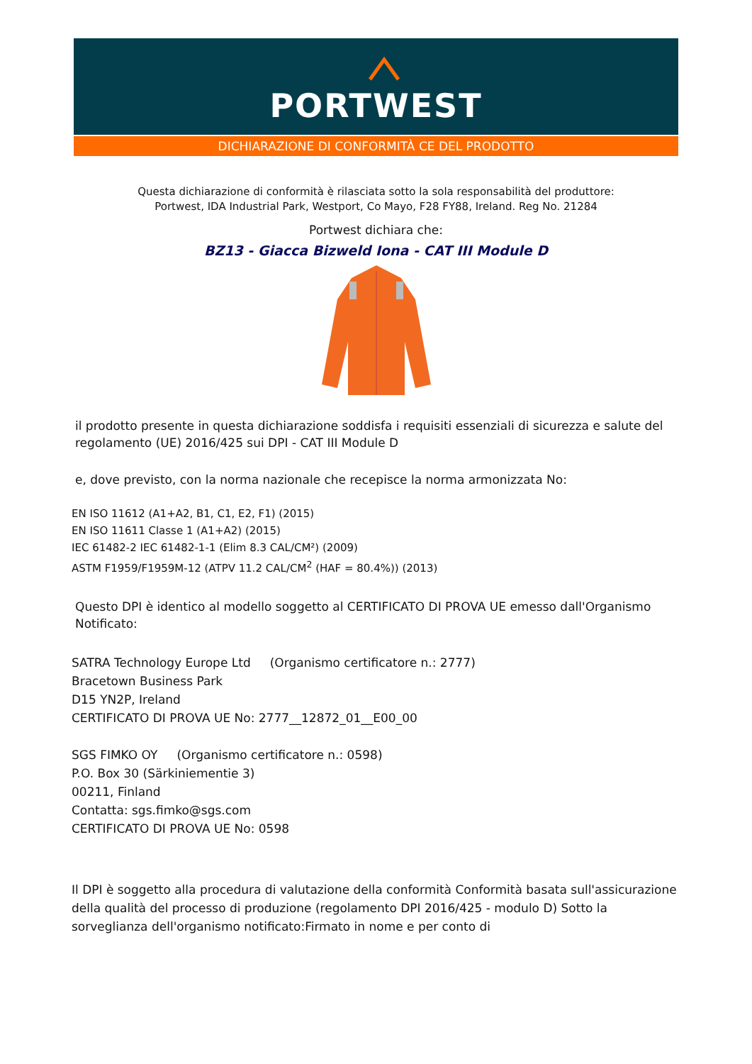PORTWEST
DICHIARAZIONE DI CONFORMITÀ CE DEL PRODOTTO
Questa dichiarazione di conformità è rilasciata sotto la sola responsabilità del produttore:
Portwest, IDA Industrial Park, Westport, Co Mayo, F28 FY88, Ireland. Reg No. 21284
Portwest dichiara che:
BZ13 - Giacca Bizweld Iona - CAT III Module D
il prodotto presente in questa dichiarazione soddisfa i requisiti essenziali di sicurezza e salute del regolamento (UE) 2016/425 sui DPI - CAT III Module D
e, dove previsto, con la norma nazionale che recepisce la norma armonizzata No:
EN ISO 11612 (A1+A2, B1, C1, E2, F1) (2015)
EN ISO 11611 Classe 1 (A1+A2) (2015)
IEC 61482-2 IEC 61482-1-1 (Elim 8.3 CAL/CM²) (2009)
ASTM F1959/F1959M-12 (ATPV 11.2 CAL/CM<sup>2</sup> (HAF = 80.4%)) (2013)
Questo DPI è identico al modello soggetto al CERTIFICATO DI PROVA UE emesso dall'Organismo Notificato:
SATRA Technology Europe Ltd (Organismo certificatore n.: 2777)
Bracetown Business Park
D15 YN2P, Ireland
CERTIFICATO DI PROVA UE No: 2777__12872_01__E00_00
SGS FIMKO OY (Organismo certificatore n.: 0598)
P.O. Box 30 (Särkiniementie 3)
00211, Finland
Contatta: sgs.fimko@sgs.com
CERTIFICATO DI PROVA UE No: 0598
Il DPI è soggetto alla procedura di valutazione della conformità Conformità basata sull'assicurazione della qualità del processo di produzione (regolamento DPI 2016/425 - modulo D) Sotto la sorveglianza dell'organismo notificato:Firmato in nome e per conto di